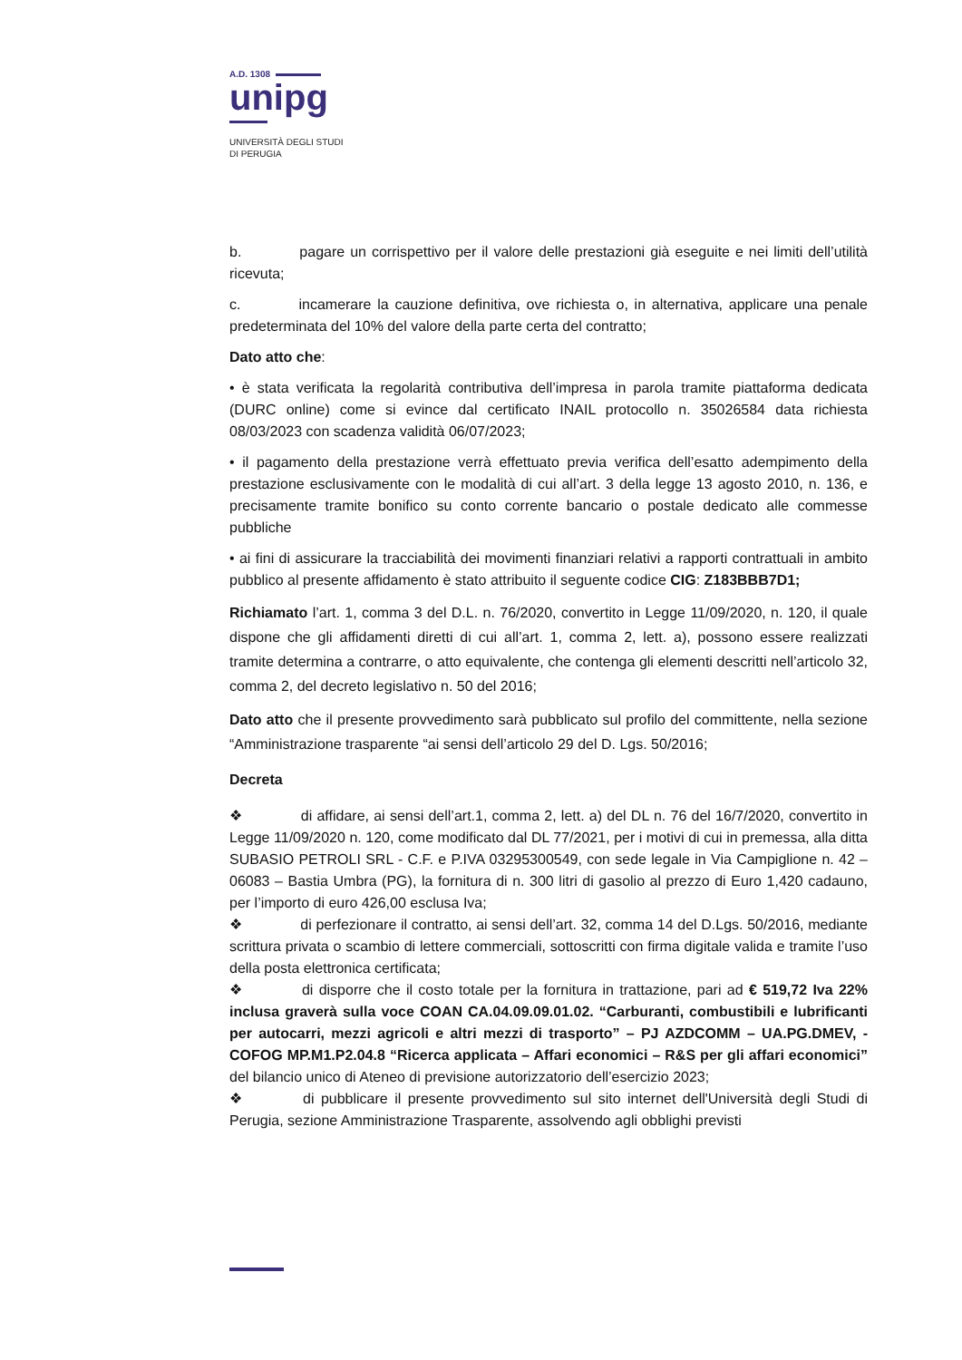A.D. 1308
unipg
UNIVERSITÀ DEGLI STUDI
DI PERUGIA
b. pagare un corrispettivo per il valore delle prestazioni già eseguite e nei limiti dell’utilità ricevuta;
c. incamerare la cauzione definitiva, ove richiesta o, in alternativa, applicare una penale predeterminata del 10% del valore della parte certa del contratto;
Dato atto che:
• è stata verificata la regolarità contributiva dell’impresa in parola tramite piattaforma dedicata (DURC online) come si evince dal certificato INAIL protocollo n. 35026584 data richiesta 08/03/2023 con scadenza validità 06/07/2023;
• il pagamento della prestazione verrà effettuato previa verifica dell’esatto adempimento della prestazione esclusivamente con le modalità di cui all’art. 3 della legge 13 agosto 2010, n. 136, e precisamente tramite bonifico su conto corrente bancario o postale dedicato alle commesse pubbliche
• ai fini di assicurare la tracciabilità dei movimenti finanziari relativi a rapporti contrattuali in ambito pubblico al presente affidamento è stato attribuito il seguente codice CIG: Z183BBB7D1;
Richiamato l’art. 1, comma 3 del D.L. n. 76/2020, convertito in Legge 11/09/2020, n. 120, il quale dispone che gli affidamenti diretti di cui all’art. 1, comma 2, lett. a), possono essere realizzati tramite determina a contrarre, o atto equivalente, che contenga gli elementi descritti nell’articolo 32, comma 2, del decreto legislativo n. 50 del 2016;
Dato atto che il presente provvedimento sarà pubblicato sul profilo del committente, nella sezione “Amministrazione trasparente “ai sensi dell’articolo 29 del D. Lgs. 50/2016;
Decreta
❖ di affidare, ai sensi dell’art.1, comma 2, lett. a) del DL n. 76 del 16/7/2020, convertito in Legge 11/09/2020 n. 120, come modificato dal DL 77/2021, per i motivi di cui in premessa, alla ditta SUBASIO PETROLI SRL - C.F. e P.IVA 03295300549, con sede legale in Via Campiglione n. 42 – 06083 – Bastia Umbra (PG), la fornitura di n. 300 litri di gasolio al prezzo di Euro 1,420 cadauno, per l’importo di euro 426,00 esclusa Iva;
❖ di perfezionare il contratto, ai sensi dell’art. 32, comma 14 del D.Lgs. 50/2016, mediante scrittura privata o scambio di lettere commerciali, sottoscritti con firma digitale valida e tramite l’uso della posta elettronica certificata;
❖ di disporre che il costo totale per la fornitura in trattazione, pari ad € 519,72 Iva 22% inclusa graverà sulla voce COAN CA.04.09.09.01.02. “Carburanti, combustibili e lubrificanti per autocarri, mezzi agricoli e altri mezzi di trasporto” – PJ AZDCOMM – UA.PG.DMEV, - COFOG MP.M1.P2.04.8 “Ricerca applicata – Affari economici – R&S per gli affari economici” del bilancio unico di Ateneo di previsione autorizzatorio dell’esercizio 2023;
❖ di pubblicare il presente provvedimento sul sito internet dell'Università degli Studi di Perugia, sezione Amministrazione Trasparente, assolvendo agli obblighi previsti